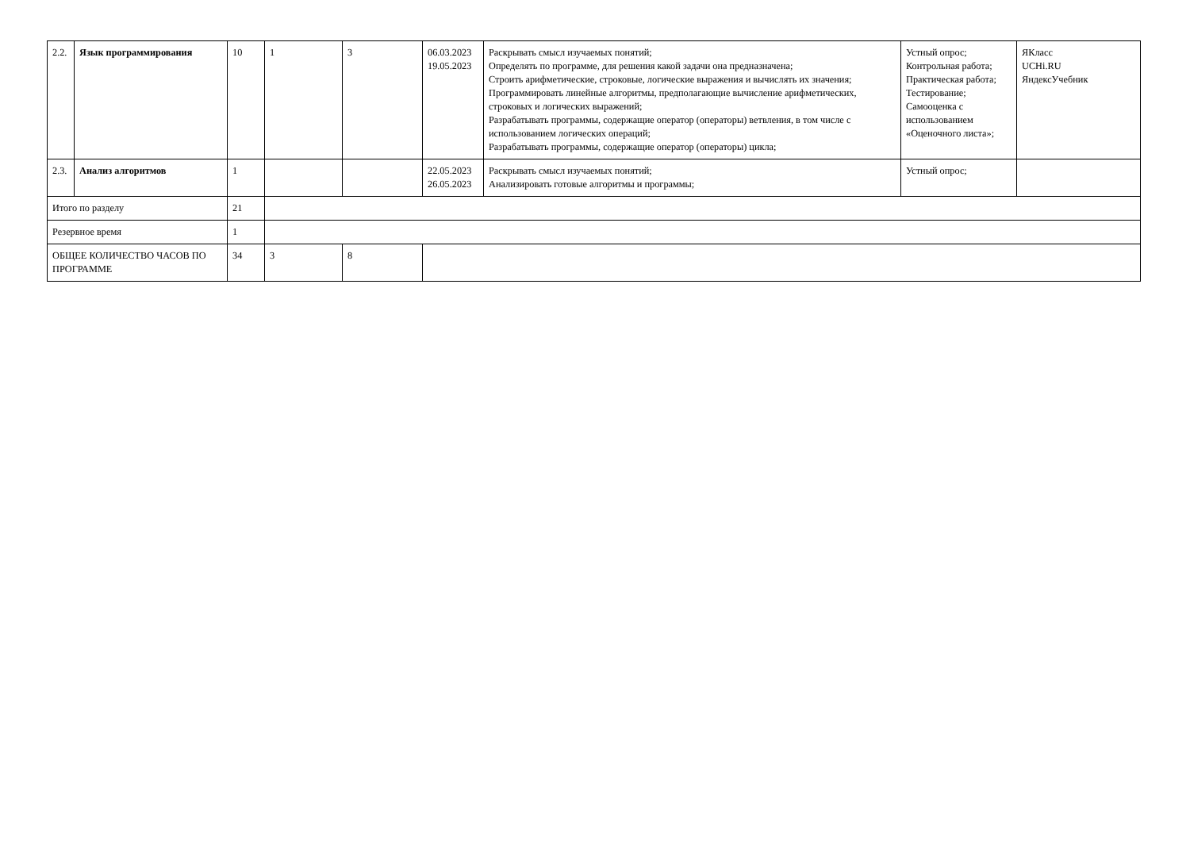| 2.2. | Язык программирования | 10 | 1 | 3 | 06.03.2023 19.05.2023 | Раскрывать смысл изучаемых понятий; Определять по программе, для решения какой задачи она предназначена; Строить арифметические, строковые, логические выражения и вычислять их значения; Программировать линейные алгоритмы, предполагающие вычисление арифметических, строковых и логических выражений; Разрабатывать программы, содержащие оператор (операторы) ветвления, в том числе с использованием логических операций; Разрабатывать программы, содержащие оператор (операторы) цикла; | Устный опрос; Контрольная работа; Практическая работа; Тестирование; Самооценка с использованием «Оценочного листа»; | ЯКласс UCHi.RU ЯндексУчебник |
| 2.3. | Анализ алгоритмов | 1 | | | 22.05.2023 26.05.2023 | Раскрывать смысл изучаемых понятий; Анализировать готовые алгоритмы и программы; | Устный опрос; | |
| Итого по разделу | | 21 | | | | | | |
| Резервное время | | 1 | | | | | | |
| ОБЩЕЕ КОЛИЧЕСТВО ЧАСОВ ПО ПРОГРАММЕ | | 34 | 3 | 8 | | | | |